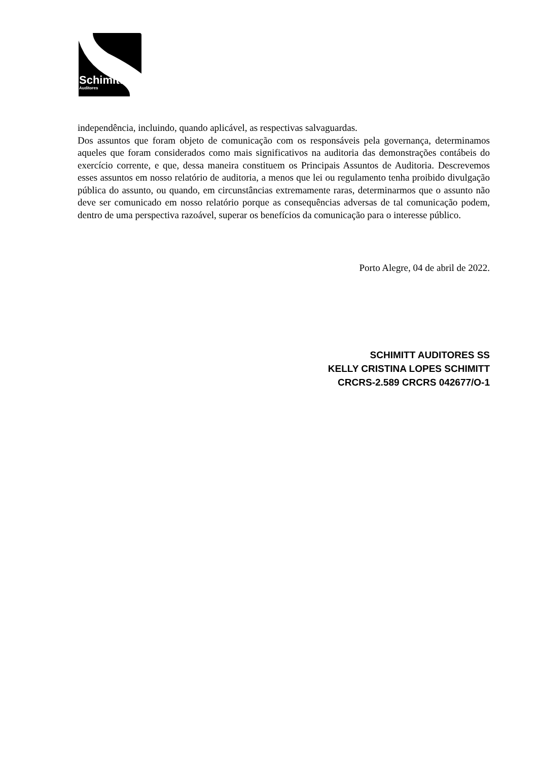Schimitt
Auditores
independência, incluindo, quando aplicável, as respectivas salvaguardas.
Dos assuntos que foram objeto de comunicação com os responsáveis pela governança, determinamos aqueles que foram considerados como mais significativos na auditoria das demonstrações contábeis do exercício corrente, e que, dessa maneira constituem os Principais Assuntos de Auditoria. Descrevemos esses assuntos em nosso relatório de auditoria, a menos que lei ou regulamento tenha proibido divulgação pública do assunto, ou quando, em circunstâncias extremamente raras, determinarmos que o assunto não deve ser comunicado em nosso relatório porque as consequências adversas de tal comunicação podem, dentro de uma perspectiva razoável, superar os benefícios da comunicação para o interesse público.
Porto Alegre, 04 de abril de 2022.
SCHIMITT AUDITORES SS
KELLY CRISTINA LOPES SCHIMITT
CRCRS-2.589 CRCRS 042677/O-1